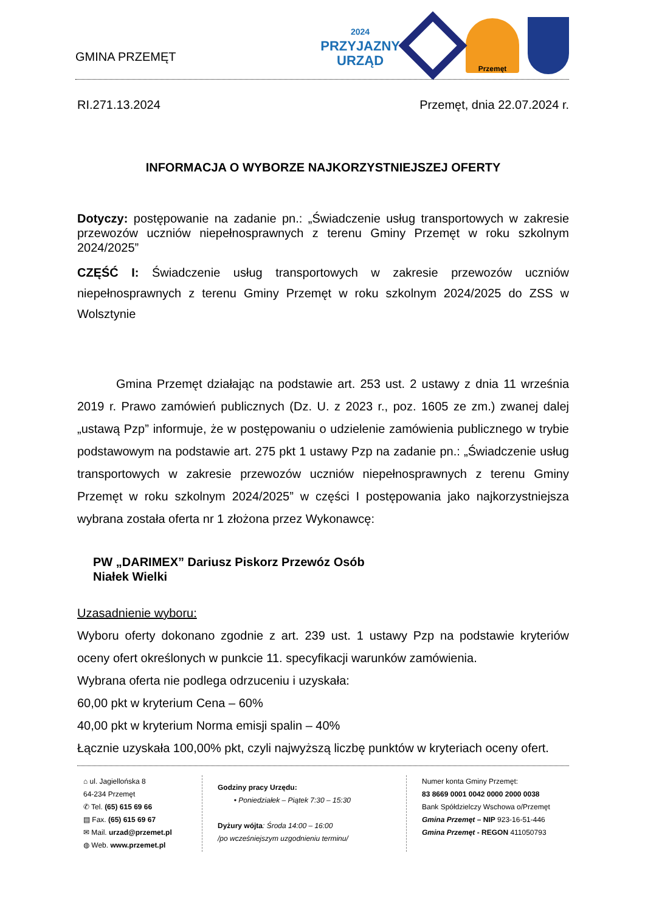GMINA PRZEMĘT
2024
PRZYJAZNY
URZĄD
ZNAK JAKOŚCI 2020
Przemęt
RI.271.13.2024 Przemęt, dnia 22.07.2024 r.
INFORMACJA O WYBORZE NAJKORZYSTNIEJSZEJ OFERTY
Dotyczy: postępowanie na zadanie pn.: „Świadczenie usług transportowych w zakresie przewozów uczniów niepełnosprawnych z terenu Gminy Przemęt w roku szkolnym 2024/2025”
CZĘŚĆ I: Świadczenie usług transportowych w zakresie przewozów uczniów niepełnosprawnych z terenu Gminy Przemęt w roku szkolnym 2024/2025 do ZSS w Wolsztynie
Gmina Przemęt działając na podstawie art. 253 ust. 2 ustawy z dnia 11 września 2019 r. Prawo zamówień publicznych (Dz. U. z 2023 r., poz. 1605 ze zm.) zwanej dalej „ustawą Pzp” informuje, że w postępowaniu o udzielenie zamówienia publicznego w trybie podstawowym na podstawie art. 275 pkt 1 ustawy Pzp na zadanie pn.: „Świadczenie usług transportowych w zakresie przewozów uczniów niepełnosprawnych z terenu Gminy Przemęt w roku szkolnym 2024/2025” w części I postępowania jako najkorzystniejsza wybrana została oferta nr 1 złożona przez Wykonawcę:
PW „DARIMEX” Dariusz Piskorz Przewóz Osób
Niałek Wielki
Uzasadnienie wyboru:
Wyboru oferty dokonano zgodnie z art. 239 ust. 1 ustawy Pzp na podstawie kryteriów oceny ofert określonych w punkcie 11. specyfikacji warunków zamówienia.
Wybrana oferta nie podlega odrzuceniu i uzyskała:
60,00 pkt w kryterium Cena – 60%
40,00 pkt w kryterium Norma emisji spalin – 40%
Łącznie uzyskała 100,00% pkt, czyli najwyższą liczbę punktów w kryteriach oceny ofert.
⌂ ul. Jagiellońska 8
64-234 Przemęt
✆ Tel. (65) 615 69 66
▤ Fax. (65) 615 69 67
✉ Mail. urzad@przemet.pl
◍ Web. www.przemet.pl
Godziny pracy Urzędu:
• Poniedziałek – Piątek 7:30 – 15:30
Dyżury wójta: Środa 14:00 – 16:00
/po wcześniejszym uzgodnieniu terminu/
Numer konta Gminy Przemęt:
83 8669 0001 0042 0000 2000 0038
Bank Spółdzielczy Wschowa o/Przemęt
Gmina Przemęt – NIP 923-16-51-446
Gmina Przemęt - REGON 411050793